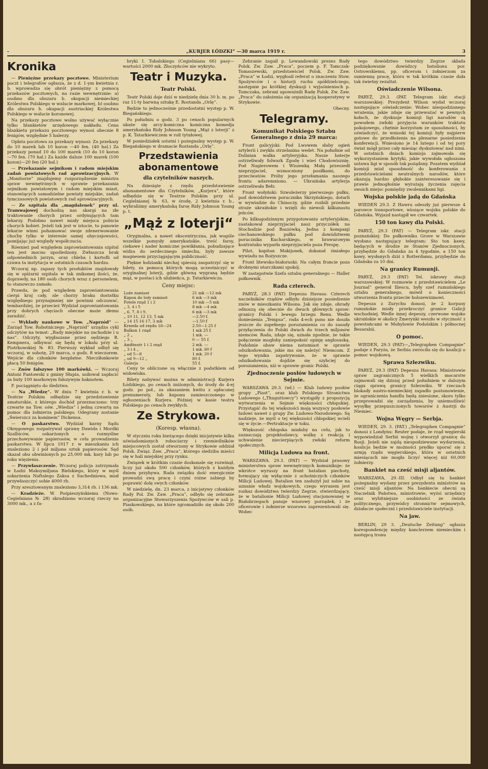- „KURJER ŁÓDZKI“ —30 marca 1919 r. 3
Kronika
— Pieniężne przekazy pocztowe. Ministerium poczt i telegrafów ogłasza, że z d. 1-ym kwietnia r. b. wprowadza się obrót pieniężny z pomocą przekazów pocztowych, na razie wewnętrznie: a) osobno dla obszaru b. okupacji niemieckiej Królestwa Polskiego w walucie markowej, b) osobno dla obszaru b. okupacji austriackiej Królestwa Polskiego w walucie koronowej.
Na przekazy pocztowe wolno używać wyłącznie tylko blankietów urzędowego nakładu. Cena blankietu przekazu pocztowego wynosi obecnie 8 fenigów, względnie 5 halerzy.
Opłata pocztowa za przekazy wynosi: Za przekazy do 10 marek lub 10 koron —40 fen. (40 hal.) Za przekazy ponad 10 do 100 marek (10 do 10 koron —70 fen. (70 hal.) Za każde dalsze 100 marek (100 koron)—20 fen (20 hal.)
— Przekazanie sejmikom i radom miejskim zadań powiatowych rad aprowizacyjnych. W „Monitorze“ znajdujemy rozporządzenie ministra spraw wewnętrznych w sprawie przekazania sejmikom powiatowym i radom miejskim miast, stanowiących samodzielne powiaty miejskie, zadań tymczasowych powiatowych rad aprowizacyjnych.
— Ze szpitala dla „magdalenek“ przy ul. Tramwajowej dochodzą nas skargi na złe traktowanie chorych przez ordynujących tam lekarzy. Podobno nawet miały miejsca pobicia chorych kobiet. Jeżeli tak jest w istocie, to panowie lekarze winni pohamować swoje zdenerwowanie choćby tylko w interesie samej obyczajowości, pomijając już względy współczucia.
Również pod względem zaprowiantowania szpital ten jest mocno upośledzony. Zwłaszcza brak odpowiednich jarzyn, oraz chleba i kartofli od czuwa ta instytucja w ostatnich czasach bardzo.
Wczoraj np. zapasy tych produktów znajdowały się w spiżarni szpitala w tak znikomej ilości, że, doprawdy, na 180 osób chorych wraz z personelem, to stanowczo zamało.
Prawda, że pod względem zaprowiantowania cierpi kraj cały, ale chorzy braku dostatku względnego przynajmniej nie powinni odczuwać, tembardziej, że przecież Wydział zaprowiantowania przy dobrych chęciach obecnie może złemu zaradzić.
— Wykłady naukowe w Tow. „Naprzód“ — Zarząd Tow. Robotniczego „Naprzód“ urządza cykl odczytów na temat: „Rady miejskie na zachodzie i u nas“. Odczyty, wygłaszane przez sędziego R. Kempnera, odbywać się będą w lokalu przy ul. Piotrkowskiej № 83. Pierwszy wykład odbył się wczoraj, w sobotę, 29 marca, o godz. 8 wieczorem. Wejście dla członków bezpłatne. Niecziłonkowie płacą 50 fenigów.
— Znów fałszywe 100 markówki. — Wczoraj Antoni Fantowski z gminy Słupia, usiłował zapłacić za buty 100 markowym fałszywym baknotem.
F. pociągnięto do śledztwa.
— Na „Wiedzę“. W dniu 7 kwietnia r. b. w Teatrze Polskim odbędzie się przedstawienie amatorskie, z którego dochód przeznaczono: trzy czwarte na Tow. ośw. „Wiedza“ i jedną czwartą na pomoc dla żołnierza polskiego. Odegrany zostanie „Świerszcz za kominem“ Dickensa.
— O paskarstwo. Wydział karny Sądu Okręgowego rozpatrywał sprawę Dawida i Mordki Szalbiców, oskarżonych o rozmyślne przechowywanie papierosów, w celu prowadzenia paskarstwa. W lipcu 1917 r. w mieszkaniu ich znaleziono 2 i pół miljona sztuk papierosów. Sąd skazał obu obwinionych po 25,000 mk. kary lub po roku więzienia.
— Przywłaszczenie. Wczoraj policja zatrzymała w Łodzi Maksymiljana Bielskiego, który w myśl oskarżenia Naftalego Zaksa z Suchedniowa, miał przywłaszczyć sobie 4000 rb.
Przy aresztowanym znaleziono 3,314 rb. i 136 mk.
— Kradzieże. W. Pośpieszyńskiemu (Nowo-Cegielniana № 28) skradziono wczoraj rzeczy na 3000 mk., a z fa-
bryki I. Tobalskiego (Cegielniana 66) pasy—wartości 2000 mk. Złoczyńców nie wykryto.
Teatr i Muzyka.
Teatr Polski.
Teatr Polski daje dziś w niedzielę dnia 30 b. m. po raz 11-ty barwną sztukę E. Rostanda „Orlę“.
Będzie to jednocześnie przedostatni występ p. W. Biegańskiego.
Po południu o godz. 3 po cenach popularnych ukaże się arcy-komiczna komiczna komedja amerykańska Ridy Johnson Young „Mąż z loterji“ z p. K. Tatarkiewiczem w roli tytułowej.
W poniedziałek ostatni i pożegnalny występ p. W. Biegańskiego w dramacie Rostanda „Orlę“.
Przedstawienia abonamentowe
dla czytelników naszych.
Na dziesiąte z rzędu przedstawienie abonamentowe dla Czytelników, „Kurjera“, które odbędzie się w Teatrze Polskim przy ul. Cegielnianej № 63, w środę, 2 kwietnia r. b., wybraliśmy amerykańską farsę Ridy Johnson Young p. t.
„Mąż z loterji“
Oryginalna, a nawet ekscentryczna, jak wogóle wszelkie pomysły amerykańskie, treść farsy, ciekawe i nader komiczne powikłania, pobudzające widza do serdecznego śmiechu, były zawsze magnesem przyciągającym publiczność.
Piękne łodzianki niechaj spieszą zaopatrzyć się w bilety, za pomocą których mogą uczestniczyć w oryginalnej loterji, gdzie główną wygraną będzie mąż, w postaci ich ulubieńca, p. Tatarkiewicza.
Ceny miejsc:
| Loże zamiast | 21 mk —12 mk |
| Kupon do loży zamiast | 6 mk —3 mk |
| Fotele rząd 1 i 2 | 10 mk —5 mk |
| „ 3, 4 i 5 | 8 mk —4 mk |
| „ 6, 7, 8 i 9, | 6 mk —3 mk |
| „ 10 11, 12 13, 5 mk | —2.50 f. |
| „ 14 15 16 17, 3 mk | —1.50 f |
| Krzesła od rzędu 18—24 | 2.50—1.25 f |
| Balkon 1 rząd | 1 mk 25 f. |
| „ 2 „ | 1 mk. — |
| „ 3 „ | 0 — 55 f. |
| Amfiteatr 1 i 2 rząd | 2 mk. — |
| „ 3 i 4 „ | 1 mk. 80 f |
| „ od 5—8 | 1 mk. 20 f |
| „ od 9—12 „ | 80 f. |
| Galerja | 55 f. |
Ceny te obliczone są włącznie z podatkiem od widowiska.
Bilety nabywać można w administracji Kurjera Łódzkiego, po cenach zniżonych, do środy do 4-ej godz. po poł., za okazaniem kwitu z opłaconej prenumeraty, lub kuponu zamieszczonego w ogłoszeniach Kurjera. Później w kasie teatru Polskiego po cenach zwykłych.
Ze Strykowa.
(Koresp. własna).
W styczniu roku bieżącego dzięki inicjatywie kilku uświadomionych robociarzy i rzemieślników miejscowych został otworzony w Strykowie oddział Polsk. Związ. Zaw. „Praca“, którego siedziba mieści się w hali miejskiej przy rynku.
Związek w krótkim czasie doskonale się rozwinął, liczy już około 500 członków, których z każdym dniem przybywa. Rada związku dość energicznie prowadzi swą pracę i czyni różne zabiegi by poprawić dolę swych członków.
W niedzielę, dn. 23 marca, z inicjatywy członków Rady Pol. Zw. Zaw. „Praca“, odbyło się zebranie organizacyjne Stowarzyszenia Spożywców w sali p. Piaskowskiego, na które zgromadziło się około 200 osób.
Zebranie zagaił p. Lewandowski prezes Rady Polsk. Zw. Zaw. „Praca“, poczem p. F. Tomczak-Tomaszewski, przedstawiciel Polsk. Zw. Zaw. „Praca“ w Łodzi, wygłosił referat o znaczeniu Stow. Spożywców i o historji ruchu spółdzielczego, następnie po krótkiej dyskusji i wyjaśnieniach p. Tomczaka, zebrani upoważnili Radę Polsk. Zw. Zaw. „Praca“ do założenia się organizacją kooperatywy w Strykowie.
Obecny.
Telegramy.
Komunikat Polskiego Sztabu Generalnego z dnia 29 marca:
Front galicyjski: Pod Lwowem słaby ogień artylerii i zwykła strzelanina wedet. Na południe od Dolinian walka artyleryjska. Nasze baterje ostrzeliwały folwark Zgodę i wieś Chodowisznię. Pod Nagierowem i Wiszenką Małą przeszedł nieprzyjaciel, wzmocniony posiłkami, do przeciwatów. Próby jego przełamania naszego frontu udaremniono. — Ukraińska artylerja ostrzeliwała Bełz.
Front wołyński: Szwoleżerzy pierwszego pułku, pod dowództwem porucznika Skrzyńskiego, dotarli w wywiadzie do Chinoczy, gdzie rozbili przednie straże ukraińskie i wzięli do niewoli kilkunastu jeńców.
Po kilkugodzinnym przygotowaniu artyleryjskim, zaatakował nieprzyjaciel nasz przyczółek na Stochodzie pod Baszówką. Jedna z kompanji ciechanowskiego pułku pod dowództwem porucznika Kucharskiego, w brawurowym kontrataku wyparła nieprzyjaciela poza Prespę.
Pilot, kapitan Makijonek, dokonał śmiałego wywiadu na Rożyszcze.
Front litewsko-białoruski: Na całym froncie poza drobnymi utarczkami spokój.
W zastępstwie Szefa sztabu generalnego — Haller pułkownik.
Rada czterech.
PARYŻ, 28.3 (PAT) Depesza Havasa: Czterech naczelników rządów odbyło dzisiejsze posiedzenie znów w mieszkaniu Wilsona. Jak się zdaje, obrady odnoszą się obecnie do dwuch głównych spraw: granicy Polski i lewego brzegu Renu. Wedle doniesienia „Tempsa“, rada 4-ech pono nie doszła jeszcze do zupełnego porozumienia co do zasady przyłączenia do Polski dwuch do trzech miljonów niemców. Rada, zdaje się, uznała zgodnie, że takie połączenie mogłoby zaniepokoić opinję anglosaską. Podobnie obaw niema natomiast w sprawie odszkodowania, jakie ma się należyć Niemcom. Z tego wynika zapatrywanie, że w sprawie odszkodowania dojdzie się szybciej do porozumienia, niż w sprawie granic Polski.
Zjednoczenie posłów ludowych w Sejmie.
WARSZAWA 29.3. (wł.) — Klub ludowy posłów grupy „Piast“, oraz klub Polskiego Stronictwa Ludowego („Thuguttowcy“) wystąpiły z propozycją wytworzenia w Sejmie większości chłopskiej. Przystąpić do tej większości mają wszyscy posłowie ludowi nawet z grupy Zw. Ludowo-Narodowego. Są nadzieje, że myśl o tej większości chłopskiej wcieli się w życie.—Pertraktacje w toku.
Większość chłopska miałaby na celu, jak to zaznaczają projektodawcy, walkę z reakcją i uchwalenie niecierpiących zwłoki reform społecznych.
Milicja Ludowa na front.
WARSZAWA. 29.3. (PAT) — Wydział prasowy ministerstwa spraw wewnętrznych komunikuje: że wkrótce wyruszy na front batalion piechoty, formujący się wyłącznie z ochotniczych członków Milicji Ludowej. Batalion ten zasłużył już sobie na uznanie władz wojskowych, czego wyrazem jest rozkaz dowództwa twierdzy Zegrze, stwierdzający, że w batalionie Milicji Ludowej stacjonowanej w Białobrzegach panuje wzorowy porządek, i że oficerowie i żołnierze wzorowo zaprezentowali się. Wobec
tego dowództwo twierdzy Zegrze składa podziękowanie dowódzcy batalionu por. Ostrowskiemu, pp. oficerom i żołnierzom za sumienną pracę, która w tak krótkim czasie dała tak świetny rezultat.
Oświadczenie Wilsona.
PARYŻ, 29.3. (PAT. Telegram iskr. stacji warszawskiej: Prezydent Wilson wydał wczoraj następujące oświadczenie: Wobec niespodzianego wrażenia, jakie zdaje się przeważać w pewnych kołach, że dyskusje komisji ligi narodów są powodem zwłoki przyjęcia warunków traktatu pokojowego, chętnie korzystam ze sposobności, by oświadczyć, że wnioski tej komisji były najpierw gotowe do przedłożenia na plenarne posiedzenia konferencji. Wniesiono je 14 lutego i od tej pory świat mógł przez cały miesiąc dyskutować nad nimi. W ostatnich dniach komisja zajmowała się wykorzystaniem krytyki, jakie wywołała ogłoszona ustawa ligi w sposób tak pożądany. Pozatem wydział komisji miał sposobność do konferowania z przedstawicielami neutralnych narodów, które okazują bardzo głębokie zainteresowanie się i prawie jednogłośnie wyrażają życzenia zajęcia swoich miejsc pomiędzy zwolennikami ligi.
Wojska polskie jadą do Gdańska
WIEDEŃ 29.3. Z Hawru odeszły już pierwsze 4 parowce transportowe, wiozące wojska polskie do Gdańska. Wyjazd nastąpił we czwartek.
150 ton kawy dla Polski.
PARYŻ, 29.3 (PAT) — Telegram iskr. stacji poznańskiej: Do pułkownika Grove w Warszawie wysłano następujący telegram: Sto ton kawy, będących w drodze ze Stanów Zjednoczonych, przybędzie do Gdańska za 4 tygodnie, a 150 ton kawy, wysłanych dziś z Rotterdamu, przybędzie do Gdańska za 10 dni.
Na granicy Rumunji.
PARYŻ, 29.3 (PAT) Tel. iskrowy stacji warszawskiej: W rozmowie z przedstawicielem „Le Journal“ generał Iliescu, były szef rumuńskiego sztabu generalnego, mówił o konieczności utworzenia frontu przeciw bolszewizmowi.
Depesza z Zurychu donosi, że 2 korpusy rumuńskie miały przekroczyć granice Galicji wschodniej. Wedle innej depeszy, czerwone wojsko ukraińskie w okolicy Żmerynki weszło w styczność z powstańcami w Mohylowie Podolskim i północnej Besarabii.
O pomoc.
WIEDEŃ, 29.3 (PAT)—„Telegraphen Compagnie“ podaje z Paryża, że Serbia zwróciła się do koalicji o pomoc wojskową.
Sprawa Szlezwiku.
PARYŻ, 29.3 (PAT) Depesza Havasa: Ministrowie spraw zagranicznych 5 wielkich mocarstw zajmowali się dzisiaj przed południem w dalszym ciągu sprawą granicy Szlezwiku. W rzeczach blokady austro-niemieckiej zapadło postanowienie, że ograniczenia handlu będą zniesione, skoro tylko przeprowadzi się zarządzenia, by uniemożliwić wysyłkę przepuszczonych towarów z Austrji do Niemiec.
Wojna Węgry — Serbja.
WIEDEŃ, 29. 3. (PAT.) „Telegraphen Compagnie“ donosi z Londynu: Reuter podaje, że rząd węgierski wypowiedział Serbii wojnę i otworzył granicę do Rosji. Jeżeli nie zajdą niespodziewane wydarzenia, koalicja będzie w możności prędko uporać się z armją rządu węgierskiego, która w ostatnich miesiącach nie mogła liczyć więcej niż 60,000 żołnierzy.
Bankiet na cześć misji aljantów.
WARSZAWA, 29.-III. Odbył się tu bankiet pożegnalny wydany przez prezydenta ministrów na cześć misji aljantów. Na bankiecie obecni są Naczelnik Państwa, ministrowie, wyżsi urzędnicy oraz wybitniejsze osobistości ze świata politycznego, przywódcy stronnictw sejmowych, działacze społeczni i przedstawiciele instytucji.
Na jaw.
BERLIN, 29 3. „Deutsche Zeitung“ ogłasza korespondencję między kanclerzem niemieckim i następcą tronu